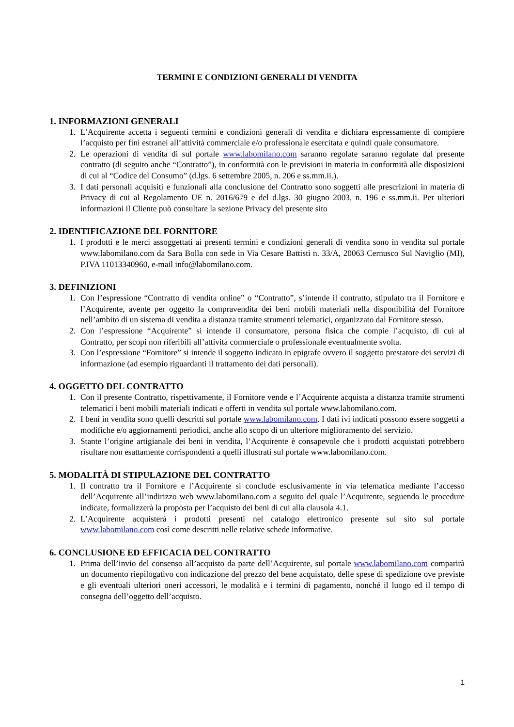TERMINI E CONDIZIONI GENERALI DI VENDITA
1. INFORMAZIONI GENERALI
1. L’Acquirente accetta i seguenti termini e condizioni generali di vendita e dichiara espressamente di compiere l’acquisto per fini estranei all’attività commerciale e/o professionale esercitata e quindi quale consumatore.
2. Le operazioni di vendita di sul portale www.labomilano.com saranno regolate saranno regolate dal presente contratto (di seguito anche “Contratto”), in conformità con le previsioni in materia in conformità alle disposizioni di cui al “Codice del Consumo” (d.lgs. 6 settembre 2005, n. 206 e ss.mm.ii.).
3. I dati personali acquisiti e funzionali alla conclusione del Contratto sono soggetti alle prescrizioni in materia di Privacy di cui al Regolamento UE n. 2016/679 e del d.lgs. 30 giugno 2003, n. 196 e ss.mm.ii. Per ulteriori informazioni il Cliente può consultare la sezione Privacy del presente sito
2. IDENTIFICAZIONE DEL FORNITORE
1. I prodotti e le merci assoggettati ai presenti termini e condizioni generali di vendita sono in vendita sul portale www.labomilano.com da Sara Bolla con sede in Via Cesare Battisti n. 33/A, 20063 Cernusco Sul Naviglio (MI), P.IVA 11013340960, e-mail info@labomilano.com.
3. DEFINIZIONI
1. Con l’espressione “Contratto di vendita online” o “Contratto”, s’intende il contratto, stipulato tra il Fornitore e l’Acquirente, avente per oggetto la compravendita dei beni mobili materiali nella disponibilità del Fornitore nell’ambito di un sistema di vendita a distanza tramite strumenti telematici, organizzato dal Fornitore stesso.
2. Con l’espressione “Acquirente” si intende il consumatore, persona fisica che compie l’acquisto, di cui al Contratto, per scopi non riferibili all’attività commerciale o professionale eventualmente svolta.
3. Con l’espressione “Fornitore” si intende il soggetto indicato in epigrafe ovvero il soggetto prestatore dei servizi di informazione (ad esempio riguardanti il trattamento dei dati personali).
4. OGGETTO DEL CONTRATTO
1. Con il presente Contratto, rispettivamente, il Fornitore vende e l’Acquirente acquista a distanza tramite strumenti telematici i beni mobili materiali indicati e offerti in vendita sul portale www.labomilano.com.
2. I beni in vendita sono quelli descritti sul portale www.labomilano.com. I dati ivi indicati possono essere soggetti a modifiche e/o aggiornamenti periodici, anche allo scopo di un ulteriore miglioramento del servizio.
3. Stante l’origine artigianale dei beni in vendita, l’Acquirente è consapevole che i prodotti acquistati potrebbero risultare non esattamente corrispondenti a quelli illustrati sul portale www.labomilano.com.
5. MODALITÀ DI STIPULAZIONE DEL CONTRATTO
1. Il contratto tra il Fornitore e l’Acquirente si conclude esclusivamente in via telematica mediante l’accesso dell’Acquirente all’indirizzo web www.labomilano.com a seguito del quale l’Acquirente, seguendo le procedure indicate, formalizzerà la proposta per l’acquisto dei beni di cui alla clausola 4.1.
2. L’Acquirente acquisterà i prodotti presenti nel catalogo elettronico presente sul sito sul portale www.labomilano.com così come descritti nelle relative schede informative.
6. CONCLUSIONE ED EFFICACIA DEL CONTRATTO
1. Prima dell’invio del consenso all’acquisto da parte dell’Acquirente, sul portale www.labomilano.com comparirà un documento riepilogativo con indicazione del prezzo del bene acquistato, delle spese di spedizione ove previste e gli eventuali ulteriori oneri accessori, le modalità e i termini di pagamento, nonché il luogo ed il tempo di consegna dell’oggetto dell’acquisto.
1